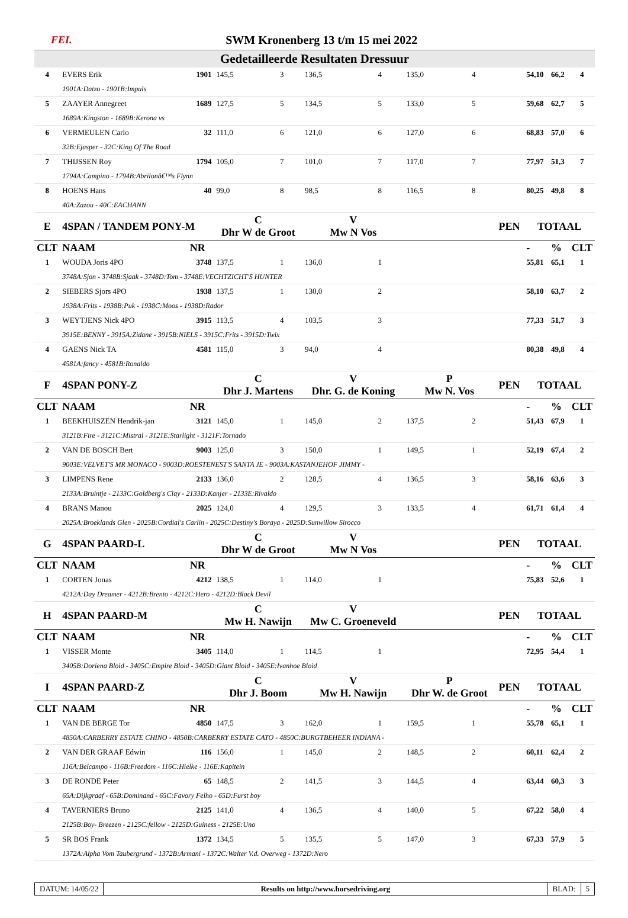FEI. SWM Kronenberg 13 t/m 15 mei 2022
Gedetailleerde Resultaten Dressuur
| 4 | EVERS Erik | 1901 | 145,5 | 3 | 136,5 | 4 | 135,0 | 4 | | 54,10 | 66,2 | 4 |
| | 1901A:Datzo - 1901B:Impuls | | | | | | | | | | | |
| 5 | ZAAYER Annegreet | 1689 | 127,5 | 5 | 134,5 | 5 | 133,0 | 5 | | 59,68 | 62,7 | 5 |
| | 1689A:Kingston - 1689B:Kerona vs | | | | | | | | | | | |
| 6 | VERMEULEN Carlo | 32 | 111,0 | 6 | 121,0 | 6 | 127,0 | 6 | | 68,83 | 57,0 | 6 |
| | 32B:Ejasper - 32C:King Of The Road | | | | | | | | | | | |
| 7 | THIJSSEN Roy | 1794 | 105,0 | 7 | 101,0 | 7 | 117,0 | 7 | | 77,97 | 51,3 | 7 |
| | 1794A:Campino - 1794B:Abrilonâ€™s Flynn | | | | | | | | | | | |
| 8 | HOENS Hans | 40 | 99,0 | 8 | 98,5 | 8 | 116,5 | 8 | | 80,25 | 49,8 | 8 |
| | 40A:Zazou - 40C:EACHANN | | | | | | | | | | | |
| E | 4SPAN / TANDEM PONY-M | | C Dhr W de Groot | | V Mw N Vos | | | | PEN | TOTAAL | | |
| CLT | NAAM | NR | | | | | | | | - | % | CLT |
| 1 | WOUDA Joris 4PO | 3748 | 137,5 | 1 | 136,0 | 1 | | | | 55,81 | 65,1 | 1 |
| | 3748A:Sjon - 3748B:Sjaak - 3748D:Tom - 3748E:VECHTZICHT'S HUNTER | | | | | | | | | | | |
| 2 | SIEBERS Sjors 4PO | 1938 | 137,5 | 1 | 130,0 | 2 | | | | 58,10 | 63,7 | 2 |
| | 1938A:Frits - 1938B:Puk - 1938C:Moos - 1938D:Rador | | | | | | | | | | | |
| 3 | WEYTJENS Nick 4PO | 3915 | 113,5 | 4 | 103,5 | 3 | | | | 77,33 | 51,7 | 3 |
| | 3915E:BENNY - 3915A:Zidane - 3915B:NIELS - 3915C:Frits - 3915D:Twix | | | | | | | | | | | |
| 4 | GAENS Nick TA | 4581 | 115,0 | 3 | 94,0 | 4 | | | | 80,38 | 49,8 | 4 |
| | 4581A:fancy - 4581B:Ronaldo | | | | | | | | | | | |
| F | 4SPAN PONY-Z | | C Dhr J. Martens | | V Dhr. G. de Koning | | P Mw N. Vos | | PEN | TOTAAL | | |
| CLT | NAAM | NR | | | | | | | | - | % | CLT |
| 1 | BEEKHUISZEN Hendrik-jan | 3121 | 145,0 | 1 | 145,0 | 2 | 137,5 | 2 | | 51,43 | 67,9 | 1 |
| | 3121B:Fire - 3121C:Mistral - 3121E:Starlight - 3121F:Tornado | | | | | | | | | | | |
| 2 | VAN DE BOSCH Bert | 9003 | 125,0 | 3 | 150,0 | 1 | 149,5 | 1 | | 52,19 | 67,4 | 2 |
| | 9003E:VELVET'S MR MONACO - 9003D:ROESTENEST'S SANTA JE - 9003A:KASTANJEHOF JIMMY - | | | | | | | | | | | |
| 3 | LIMPENS Rene | 2133 | 136,0 | 2 | 128,5 | 4 | 136,5 | 3 | | 58,16 | 63,6 | 3 |
| | 2133A:Bruintje - 2133C:Goldberg's Clay - 2133D:Kanjer - 2133E:Rivaldo | | | | | | | | | | | |
| 4 | BRANS Manou | 2025 | 124,0 | 4 | 129,5 | 3 | 133,5 | 4 | | 61,71 | 61,4 | 4 |
| | 2025A:Broeklands Glen - 2025B:Cordial's Carlin - 2025C:Destiny's Boraya - 2025D:Sunwillow Sirocco | | | | | | | | | | | |
| G | 4SPAN PAARD-L | | C Dhr W de Groot | | V Mw N Vos | | | | PEN | TOTAAL | | |
| CLT | NAAM | NR | | | | | | | | - | % | CLT |
| 1 | CORTEN Jonas | 4212 | 138,5 | 1 | 114,0 | 1 | | | | 75,83 | 52,6 | 1 |
| | 4212A:Day Dreamer - 4212B:Brento - 4212C:Hero - 4212D:Black Devil | | | | | | | | | | | |
| H | 4SPAN PAARD-M | | C Mw H. Nawijn | | V Mw C. Groeneveld | | | | PEN | TOTAAL | | |
| CLT | NAAM | NR | | | | | | | | - | % | CLT |
| 1 | VISSER Monte | 3405 | 114,0 | 1 | 114,5 | 1 | | | | 72,95 | 54,4 | 1 |
| | 3405B:Doriena Bloid - 3405C:Empire Bloid - 3405D:Giant Bloid - 3405E:Ivanhoe Bloid | | | | | | | | | | | |
| I | 4SPAN PAARD-Z | | C Dhr J. Boom | | V Mw H. Nawijn | | P Dhr W. de Groot | | PEN | TOTAAL | | |
| CLT | NAAM | NR | | | | | | | | - | % | CLT |
| 1 | VAN DE BERGE Tor | 4850 | 147,5 | 3 | 162,0 | 1 | 159,5 | 1 | | 55,78 | 65,1 | 1 |
| | 4850A:CARBERRY ESTATE CHINO - 4850B:CARBERRY ESTATE CATO - 4850C:BURGTBEHEER INDIANA - | | | | | | | | | | | |
| 2 | VAN DER GRAAF Edwin | 116 | 156,0 | 1 | 145,0 | 2 | 148,5 | 2 | | 60,11 | 62,4 | 2 |
| | 116A:Belcampo - 116B:Freedom - 116C:Hielke - 116E:Kapitein | | | | | | | | | | | |
| 3 | DE RONDE Peter | 65 | 148,5 | 2 | 141,5 | 3 | 144,5 | 4 | | 63,44 | 60,3 | 3 |
| | 65A:Dijkgraaf - 65B:Dominand - 65C:Favory Felho - 65D:Furst boy | | | | | | | | | | | |
| 4 | TAVERNIERS Bruno | 2125 | 141,0 | 4 | 136,5 | 4 | 140,0 | 5 | | 67,22 | 58,0 | 4 |
| | 2125B:Boy- Breezen - 2125C:fellow - 2125D:Guiness - 2125E:Uno | | | | | | | | | | | |
| 5 | SR BOS Frank | 1372 | 134,5 | 5 | 135,5 | 5 | 147,0 | 3 | | 67,33 | 57,9 | 5 |
| | 1372A:Alpha Vom Taubergrund - 1372B:Armani - 1372C:Walter V.d. Overweg - 1372D:Nero | | | | | | | | | | | |
DATUM: 14/05/22 Results on http://www.horsedriving.org
BLAD: 5